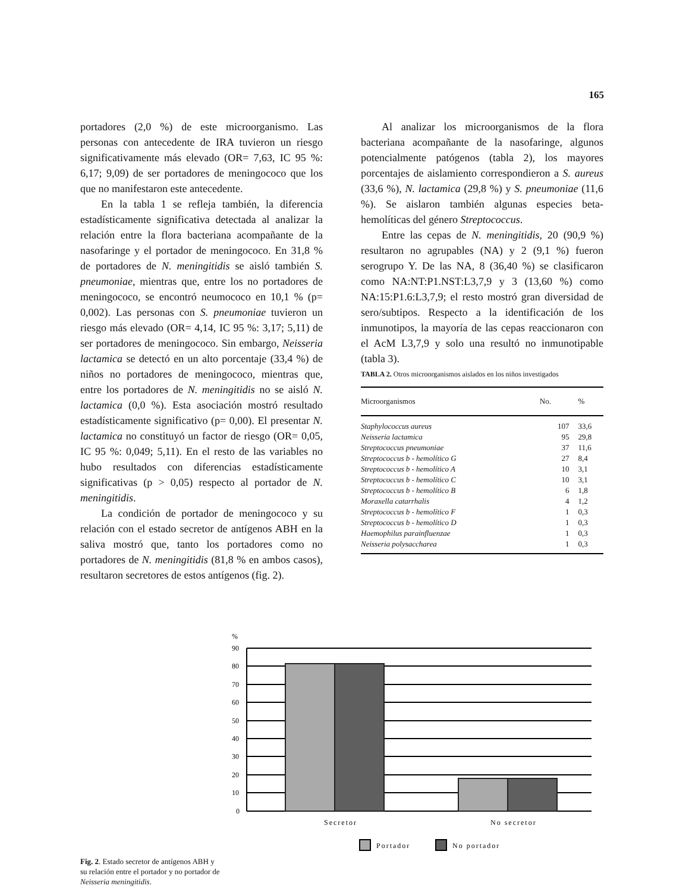165
portadores (2,0 %) de este microorganismo. Las personas con antecedente de IRA tuvieron un riesgo significativamente más elevado (OR= 7,63, IC 95 %: 6,17; 9,09) de ser portadores de meningococo que los que no manifestaron este antecedente.
En la tabla 1 se refleja también, la diferencia estadísticamente significativa detectada al analizar la relación entre la flora bacteriana acompañante de la nasofaringe y el portador de meningococo. En 31,8 % de portadores de N. meningitidis se aisló también S. pneumoniae, mientras que, entre los no portadores de meningococo, se encontró neumococo en 10,1 % (p= 0,002). Las personas con S. pneumoniae tuvieron un riesgo más elevado (OR= 4,14, IC 95 %: 3,17; 5,11) de ser portadores de meningococo. Sin embargo, Neisseria lactamica se detectó en un alto porcentaje (33,4 %) de niños no portadores de meningococo, mientras que, entre los portadores de N. meningitidis no se aisló N. lactamica (0,0 %). Esta asociación mostró resultado estadísticamente significativo (p= 0,00). El presentar N. lactamica no constituyó un factor de riesgo (OR= 0,05, IC 95 %: 0,049; 5,11). En el resto de las variables no hubo resultados con diferencias estadísticamente significativas (p > 0,05) respecto al portador de N. meningitidis.
La condición de portador de meningococo y su relación con el estado secretor de antígenos ABH en la saliva mostró que, tanto los portadores como no portadores de N. meningitidis (81,8 % en ambos casos), resultaron secretores de estos antígenos (fig. 2).
Al analizar los microorganismos de la flora bacteriana acompañante de la nasofaringe, algunos potencialmente patógenos (tabla 2), los mayores porcentajes de aislamiento correspondieron a S. aureus (33,6 %), N. lactamica (29,8 %) y S. pneumoniae (11,6 %). Se aislaron también algunas especies beta-hemolíticas del género Streptococcus.
Entre las cepas de N. meningitidis, 20 (90,9 %) resultaron no agrupables (NA) y 2 (9,1 %) fueron serogrupo Y. De las NA, 8 (36,40 %) se clasificaron como NA:NT:P1.NST:L3,7,9 y 3 (13,60 %) como NA:15:P1.6:L3,7,9; el resto mostró gran diversidad de sero/subtipos. Respecto a la identificación de los inmunotipos, la mayoría de las cepas reaccionaron con el AcM L3,7,9 y solo una resultó no inmunotipable (tabla 3).
TABLA 2. Otros microorganismos aislados en los niños investigados
| Microorganismos | No. | % |
| --- | --- | --- |
| Staphylococcus aureus | 107 | 33,6 |
| Neisseria lactamica | 95 | 29,8 |
| Streptococcus pneumoniae | 37 | 11,6 |
| Streptococcus b - hemolítico G | 27 | 8,4 |
| Streptococcus b - hemolítico A | 10 | 3,1 |
| Streptococcus b - hemolítico C | 10 | 3,1 |
| Streptococcus b - hemolítico B | 6 | 1,8 |
| Moraxella catarrhalis | 4 | 1,2 |
| Streptococcus b - hemolítico F | 1 | 0,3 |
| Streptococcus b - hemolítico D | 1 | 0,3 |
| Haemophilus parainfluenzae | 1 | 0,3 |
| Neisseria polysaccharea | 1 | 0,3 |
Fig. 2. Estado secretor de antígenos ABH y su relación entre el portador y no portador de Neisseria meningitidis.
%
90
80
70
60
50
40
30
20
10
0
Secretor
No secretor
Portador
No portador